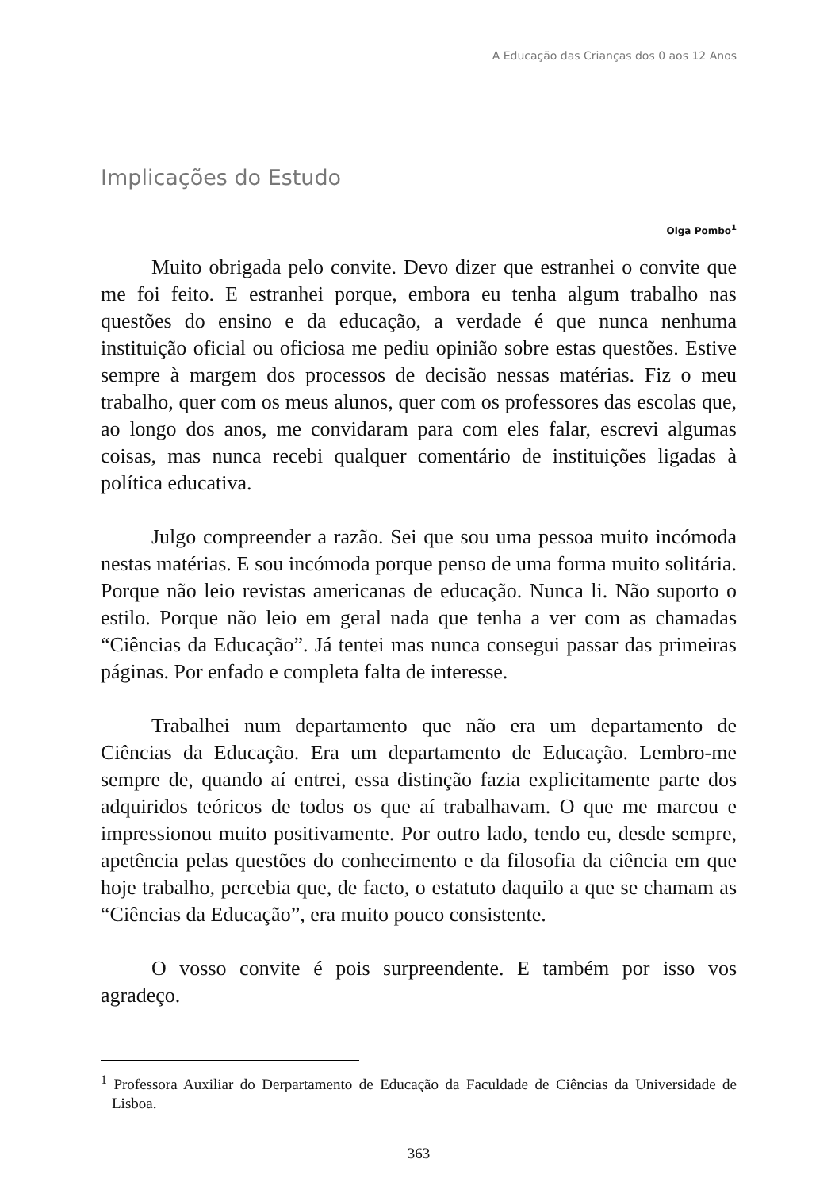A Educação das Crianças dos 0 aos 12 Anos
Implicações do Estudo
Olga Pombo<sup>1</sup>
Muito obrigada pelo convite. Devo dizer que estranhei o convite que me foi feito. E estranhei porque, embora eu tenha algum trabalho nas questões do ensino e da educação, a verdade é que nunca nenhuma instituição oficial ou oficiosa me pediu opinião sobre estas questões. Estive sempre à margem dos processos de decisão nessas matérias. Fiz o meu trabalho, quer com os meus alunos, quer com os professores das escolas que, ao longo dos anos, me convidaram para com eles falar, escrevi algumas coisas, mas nunca recebi qualquer comentário de instituições ligadas à política educativa.
Julgo compreender a razão. Sei que sou uma pessoa muito incómoda nestas matérias. E sou incómoda porque penso de uma forma muito solitária. Porque não leio revistas americanas de educação. Nunca li. Não suporto o estilo. Porque não leio em geral nada que tenha a ver com as chamadas “Ciências da Educação”. Já tentei mas nunca consegui passar das primeiras páginas. Por enfado e completa falta de interesse.
Trabalhei num departamento que não era um departamento de Ciências da Educação. Era um departamento de Educação. Lembro-me sempre de, quando aí entrei, essa distinção fazia explicitamente parte dos adquiridos teóricos de todos os que aí trabalhavam. O que me marcou e impressionou muito positivamente. Por outro lado, tendo eu, desde sempre, apetência pelas questões do conhecimento e da filosofia da ciência em que hoje trabalho, percebia que, de facto, o estatuto daquilo a que se chamam as “Ciências da Educação”, era muito pouco consistente.
O vosso convite é pois surpreendente. E também por isso vos agradeço.
<sup>1</sup> Professora Auxiliar do Derpartamento de Educação da Faculdade de Ciências da Universidade de Lisboa.
363